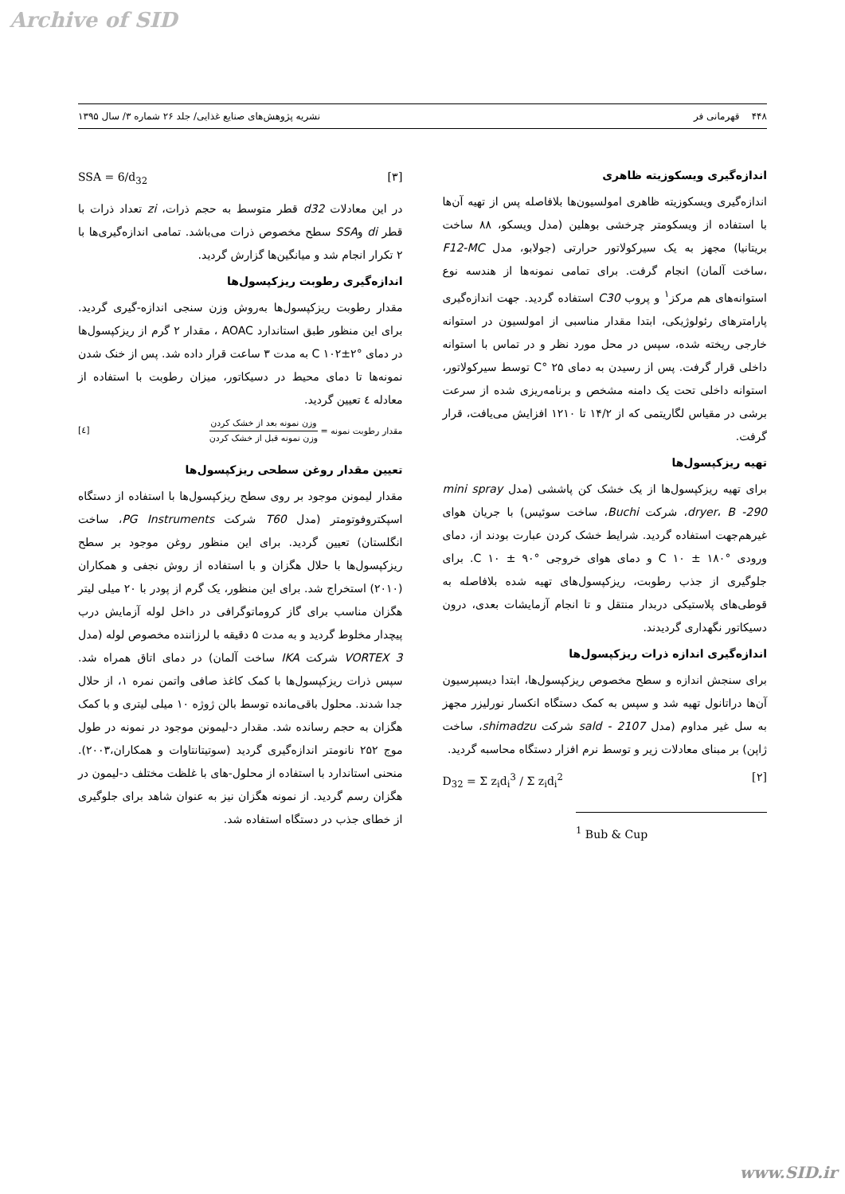Archive of SID
۴۴۸ قهرمانی فر نشریه پژوهش‌های صنایع غذایی/ جلد ۲۶ شماره ۳/ سال ۱۳۹۵
اندازه‌گیری ویسکوزیته ظاهری
اندازه‌گیری ویسکوزیته ظاهری امولسیون‌ها بلافاصله پس از تهیه آن‌ها با استفاده از ویسکومتر چرخشی بوهلین (مدل ویسکو، ۸۸ ساخت بریتانیا) مجهز به یک سیرکولاتور حرارتی (جولابو، مدل F12-MC ،ساخت آلمان) انجام گرفت. برای تمامی نمونه‌ها از هندسه نوع استوانه‌های هم مرکز<sup>۱</sup> و پروب C30 استفاده گردید. جهت اندازه‌گیری پارامترهای رئولوژیکی، ابتدا مقدار مناسبی از امولسیون در استوانه خارجی ریخته شده، سپس در محل مورد نظر و در تماس با استوانه داخلی قرار گرفت. پس از رسیدن به دمای ۲۵ °C توسط سیرکولاتور، استوانه داخلی تحت یک دامنه مشخص و برنامه‌ریزی شده از سرعت برشی در مقیاس لگاریتمی که از ۱۴/۲ تا ۱۲۱۰ افزایش می‌یافت، قرار گرفت.
تهیه ریزکپسول‌ها
برای تهیه ریزکپسول‌ها از یک خشک کن پاششی (مدل mini spray dryer، B -290، شرکت Buchi، ساخت سوئیس) با جریان هوای غیرهم‌جهت استفاده گردید. شرایط خشک کردن عبارت بودند از، دمای ورودی °C ۱۰ ± ۱۸۰ و دمای هوای خروجی °C ۱۰ ± ۹۰. برای جلوگیری از جذب رطوبت، ریزکپسول‌های تهیه شده بلافاصله به قوطی‌های پلاستیکی دربدار منتقل و تا انجام آزمایشات بعدی، درون دسیکاتور نگهداری گردیدند.
اندازه‌گیری اندازه ذرات ریزکپسول‌ها
برای سنجش اندازه و سطح مخصوص ریزکپسول‌ها، ابتدا دیسپرسیون آن‌ها دراتانول تهیه شد و سپس به کمک دستگاه انکسار نورلیزر مجهز به سل غیر مداوم (مدل sald - 2107 شرکت shimadzu، ساخت ژاپن) بر مبنای معادلات زیر و توسط نرم افزار دستگاه محاسبه گردید.
D<sub>32</sub> = Σ z<sub>i</sub>d<sub>i</sub><sup>3</sup> / Σ z<sub>i</sub>d<sub>i</sub><sup>2</sup> [۲]
<sup>1</sup> Bub & Cup
SSA = 6/d<sub>32</sub> [۳]
در این معادلات d32 قطر متوسط به حجم ذرات، zi تعداد ذرات با قطر di وSSA سطح مخصوص ذرات می‌باشد. تمامی اندازه‌گیری‌ها با ۲ تکرار انجام شد و میانگین‌ها گزارش گردید.
اندازه‌گیری رطوبت ریزکپسول‌ها
مقدار رطوبت ریزکپسول‌ها به‌روش وزن سنجی اندازه-گیری گردید. برای این منظور طبق استاندارد AOAC ، مقدار ۲ گرم از ریزکپسول‌ها در دمای °C ۱۰۲±۲ به مدت ۳ ساعت قرار داده شد. پس از خنک شدن نمونه‌ها تا دمای محیط در دسیکاتور، میزان رطوبت با استفاده از معادله ٤ تعیین گردید.
مقدار رطوبت نمونه = وزن نمونه بعد از خشک کردن وزن نمونه قبل از خشک کردن [٤]
تعیین مقدار روغن سطحی ریزکپسول‌ها
مقدار لیمونن موجود بر روی سطح ریزکپسول‌ها با استفاده از دستگاه اسپکتروفوتومتر (مدل T60 شرکت PG Instruments، ساخت انگلستان) تعیین گردید. برای این منظور روغن موجود بر سطح ریزکپسول‌ها با حلال هگزان و با استفاده از روش نجفی و همکاران (۲۰۱۰) استخراج شد. برای این منظور، یک گرم از پودر با ۲۰ میلی لیتر هگزان مناسب برای گاز کروماتوگرافی در داخل لوله آزمایش درب پیچدار مخلوط گردید و به مدت ۵ دقیقه با لرزاننده مخصوص لوله (مدل VORTEX 3 شرکت IKA ساخت آلمان) در دمای اتاق همراه شد. سپس ذرات ریزکپسول‌ها با کمک کاغذ صافی واتمن نمره ۱، از حلال جدا شدند. محلول باقی‌مانده توسط بالن ژوژه ۱۰ میلی لیتری و با کمک هگزان به حجم رسانده شد. مقدار د-لیمونن موجود در نمونه در طول موج ۲۵۲ نانومتر اندازه‌گیری گردید (سوتیتانتاوات و همکاران،۲۰۰۳). منحنی استاندارد با استفاده از محلول-های با غلظت مختلف د-لیمون در هگزان رسم گردید. از نمونه هگزان نیز به عنوان شاهد برای جلوگیری از خطای جذب در دستگاه استفاده شد.
www.SID.ir